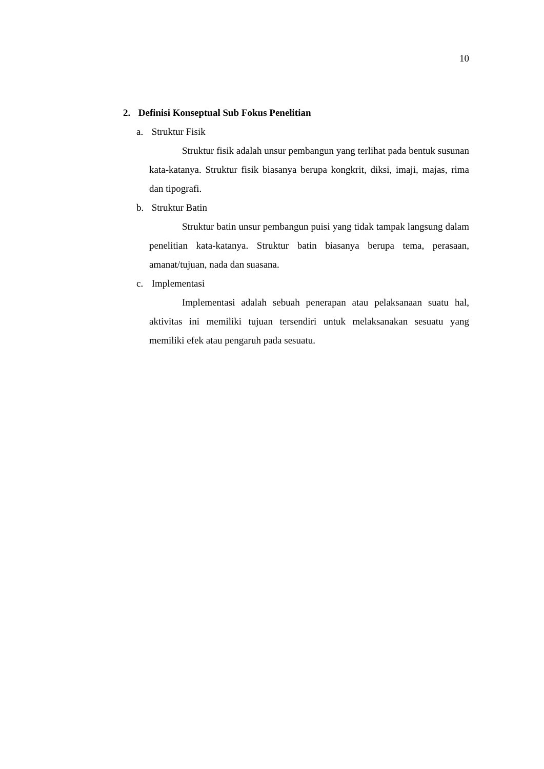10
2. Definisi Konseptual Sub Fokus Penelitian
a. Struktur Fisik
Struktur fisik adalah unsur pembangun yang terlihat pada bentuk susunan kata-katanya. Struktur fisik biasanya berupa kongkrit, diksi, imaji, majas, rima dan tipografi.
b. Struktur Batin
Struktur batin unsur pembangun puisi yang tidak tampak langsung dalam penelitian kata-katanya. Struktur batin biasanya berupa tema, perasaan, amanat/tujuan, nada dan suasana.
c. Implementasi
Implementasi adalah sebuah penerapan atau pelaksanaan suatu hal, aktivitas ini memiliki tujuan tersendiri untuk melaksanakan sesuatu yang memiliki efek atau pengaruh pada sesuatu.